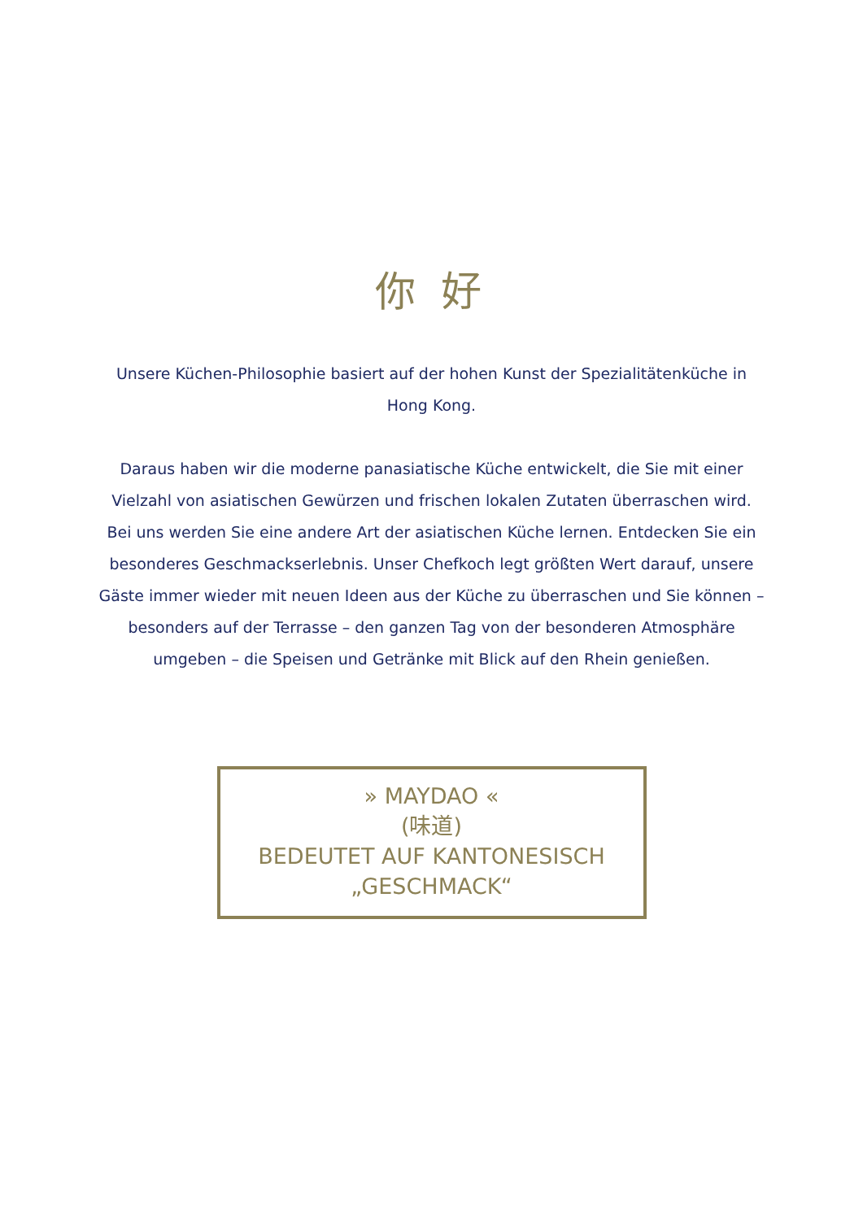你 好
Unsere Küchen-Philosophie basiert auf der hohen Kunst der Spezialitätenküche in Hong Kong.
Daraus haben wir die moderne panasiatische Küche entwickelt, die Sie mit einer Vielzahl von asiatischen Gewürzen und frischen lokalen Zutaten überraschen wird. Bei uns werden Sie eine andere Art der asiatischen Küche lernen. Entdecken Sie ein besonderes Geschmackserlebnis. Unser Chefkoch legt größten Wert darauf, unsere Gäste immer wieder mit neuen Ideen aus der Küche zu überraschen und Sie können – besonders auf der Terrasse – den ganzen Tag von der besonderen Atmosphäre umgeben – die Speisen und Getränke mit Blick auf den Rhein genießen.
» MAYDAO «
(味道)
BEDEUTET AUF KANTONESISCH
„GESCHMACK“